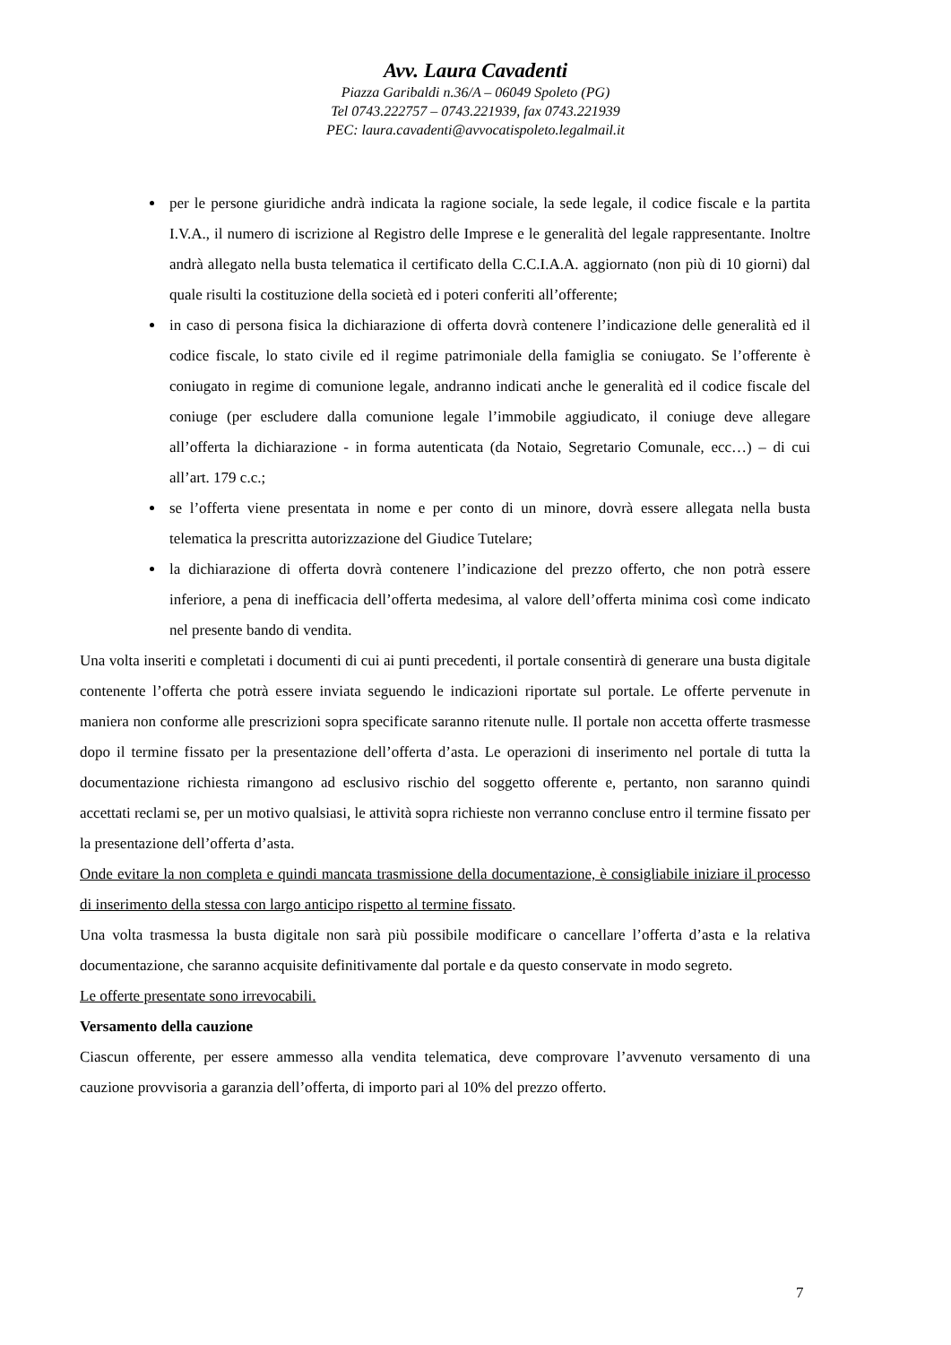Avv. Laura Cavadenti
Piazza Garibaldi n.36/A – 06049 Spoleto (PG)
Tel 0743.222757 – 0743.221939, fax 0743.221939
PEC: laura.cavadenti@avvocatispoleto.legalmail.it
per le persone giuridiche andrà indicata la ragione sociale, la sede legale, il codice fiscale e la partita I.V.A., il numero di iscrizione al Registro delle Imprese e le generalità del legale rappresentante. Inoltre andrà allegato nella busta telematica il certificato della C.C.I.A.A. aggiornato (non più di 10 giorni) dal quale risulti la costituzione della società ed i poteri conferiti all’offerente;
in caso di persona fisica la dichiarazione di offerta dovrà contenere l’indicazione delle generalità ed il codice fiscale, lo stato civile ed il regime patrimoniale della famiglia se coniugato. Se l’offerente è coniugato in regime di comunione legale, andranno indicati anche le generalità ed il codice fiscale del coniuge (per escludere dalla comunione legale l’immobile aggiudicato, il coniuge deve allegare all’offerta la dichiarazione - in forma autenticata (da Notaio, Segretario Comunale, ecc…) – di cui all’art. 179 c.c.;
se l’offerta viene presentata in nome e per conto di un minore, dovrà essere allegata nella busta telematica la prescritta autorizzazione del Giudice Tutelare;
la dichiarazione di offerta dovrà contenere l’indicazione del prezzo offerto, che non potrà essere inferiore, a pena di inefficacia dell’offerta medesima, al valore dell’offerta minima così come indicato nel presente bando di vendita.
Una volta inseriti e completati i documenti di cui ai punti precedenti, il portale consentirà di generare una busta digitale contenente l’offerta che potrà essere inviata seguendo le indicazioni riportate sul portale. Le offerte pervenute in maniera non conforme alle prescrizioni sopra specificate saranno ritenute nulle. Il portale non accetta offerte trasmesse dopo il termine fissato per la presentazione dell’offerta d’asta. Le operazioni di inserimento nel portale di tutta la documentazione richiesta rimangono ad esclusivo rischio del soggetto offerente e, pertanto, non saranno quindi accettati reclami se, per un motivo qualsiasi, le attività sopra richieste non verranno concluse entro il termine fissato per la presentazione dell’offerta d’asta.
Onde evitare la non completa e quindi mancata trasmissione della documentazione, è consigliabile iniziare il processo di inserimento della stessa con largo anticipo rispetto al termine fissato.
Una volta trasmessa la busta digitale non sarà più possibile modificare o cancellare l’offerta d’asta e la relativa documentazione, che saranno acquisite definitivamente dal portale e da questo conservate in modo segreto.
Le offerte presentate sono irrevocabili.
Versamento della cauzione
Ciascun offerente, per essere ammesso alla vendita telematica, deve comprovare l’avvenuto versamento di una cauzione provvisoria a garanzia dell’offerta, di importo pari al 10% del prezzo offerto.
7